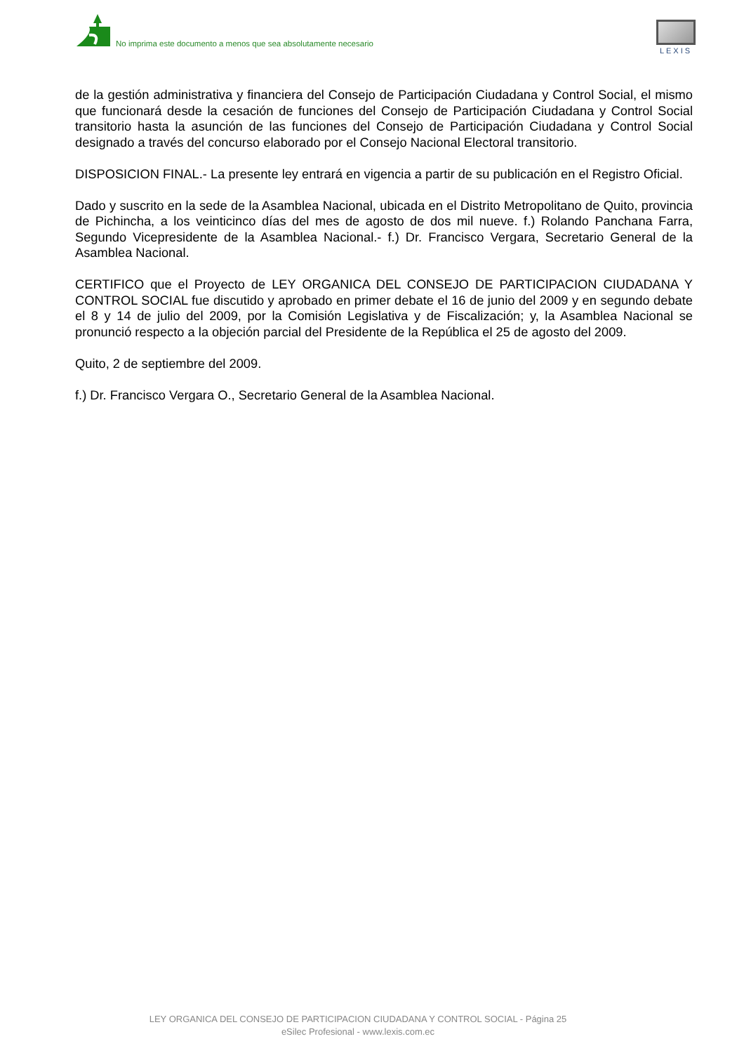No imprima este documento a menos que sea absolutamente necesario
LEXIS
de la gestión administrativa y financiera del Consejo de Participación Ciudadana y Control Social, el mismo que funcionará desde la cesación de funciones del Consejo de Participación Ciudadana y Control Social transitorio hasta la asunción de las funciones del Consejo de Participación Ciudadana y Control Social designado a través del concurso elaborado por el Consejo Nacional Electoral transitorio.
DISPOSICION FINAL.- La presente ley entrará en vigencia a partir de su publicación en el Registro Oficial.
Dado y suscrito en la sede de la Asamblea Nacional, ubicada en el Distrito Metropolitano de Quito, provincia de Pichincha, a los veinticinco días del mes de agosto de dos mil nueve. f.) Rolando Panchana Farra, Segundo Vicepresidente de la Asamblea Nacional.- f.) Dr. Francisco Vergara, Secretario General de la Asamblea Nacional.
CERTIFICO que el Proyecto de LEY ORGANICA DEL CONSEJO DE PARTICIPACION CIUDADANA Y CONTROL SOCIAL fue discutido y aprobado en primer debate el 16 de junio del 2009 y en segundo debate el 8 y 14 de julio del 2009, por la Comisión Legislativa y de Fiscalización; y, la Asamblea Nacional se pronunció respecto a la objeción parcial del Presidente de la República el 25 de agosto del 2009.
Quito, 2 de septiembre del 2009.
f.) Dr. Francisco Vergara O., Secretario General de la Asamblea Nacional.
LEY ORGANICA DEL CONSEJO DE PARTICIPACION CIUDADANA Y CONTROL SOCIAL - Página 25
eSilec Profesional - www.lexis.com.ec